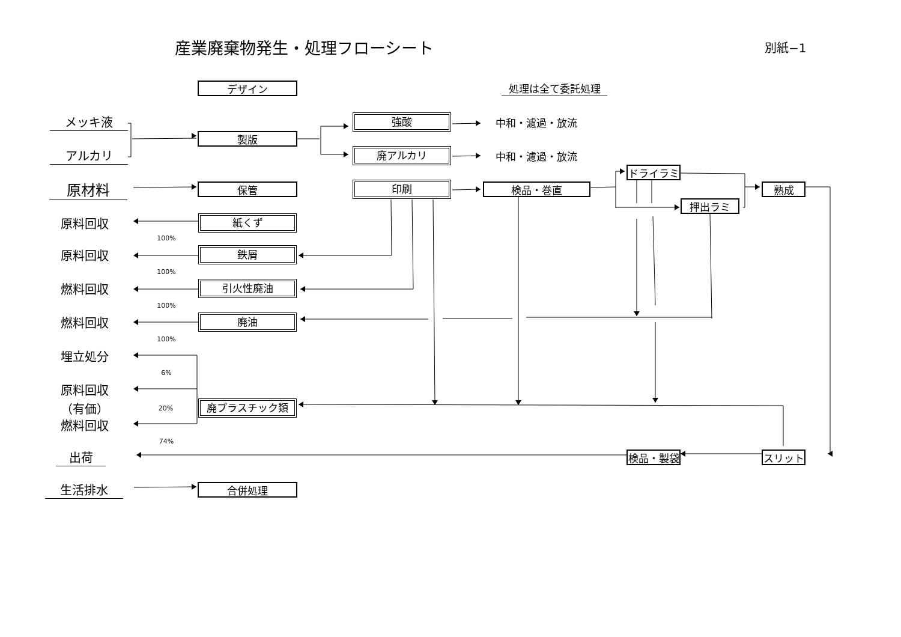産業廃棄物発生・処理フローシート
別紙−1
デザイン
処理は全て委託処理
メッキ液
強酸
中和・濾過・放流
製版
アルカリ
廃アルカリ
中和・濾過・放流
ドライラミ
原材料
保管
印刷
検品・巻直 熟成
押出ラミ
原料回収
紙くず
100%
原料回収
鉄屑
100%
燃料回収
引火性廃油
100%
燃料回収
廃油
100%
埋立処分
6%
原料回収
（有価）
20%
廃プラスチック類
燃料回収
74%
出荷
検品・製袋 スリット
生活排水
合併処理